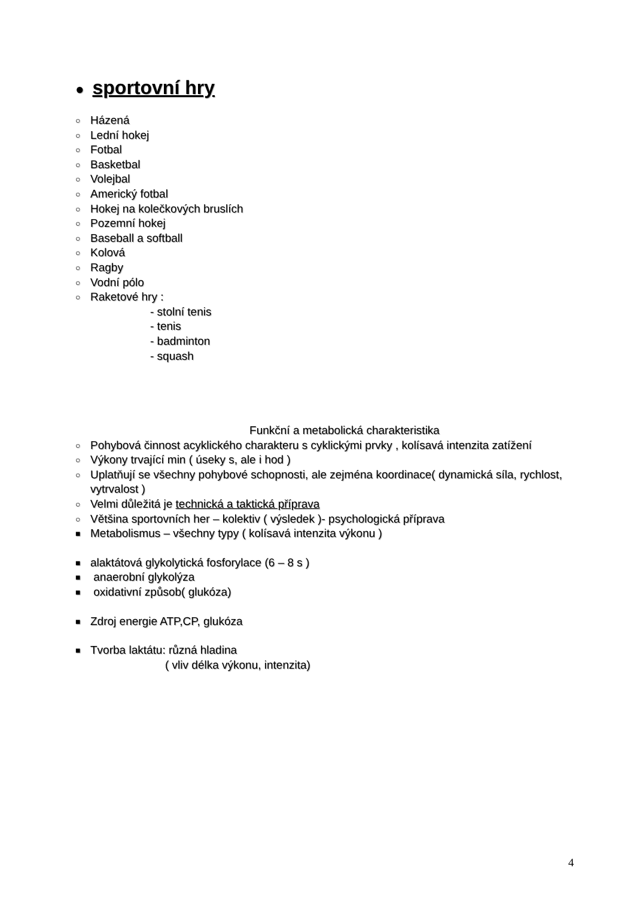● sportovní hry
○ Házená
○ Lední hokej
○ Fotbal
○ Basketbal
○ Volejbal
○ Americký fotbal
○ Hokej na kolečkových bruslích
○ Pozemní hokej
○ Baseball a softball
○ Kolová
○ Ragby
○ Vodní pólo
○ Raketové hry :
- stolní tenis
- tenis
- badminton
- squash
Funkční a metabolická charakteristika
○ Pohybová činnost acyklického charakteru s cyklickými prvky , kolísavá intenzita zatížení
○ Výkony trvající min ( úseky s, ale i hod )
○ Uplatňují se všechny pohybové schopnosti, ale zejména koordinace( dynamická síla, rychlost, vytrvalost )
○ Velmi důležitá je technická a taktická příprava
○ Většina sportovních her – kolektiv ( výsledek )- psychologická příprava
■ Metabolismus – všechny typy ( kolísavá intenzita výkonu )
■ alaktátová glykolytická fosforylace (6 – 8 s )
■ anaerobní glykolýza
■ oxidativní způsob( glukóza)
■ Zdroj energie ATP,CP, glukóza
■ Tvorba laktátu: různá hladina
( vliv délka výkonu, intenzita)
4